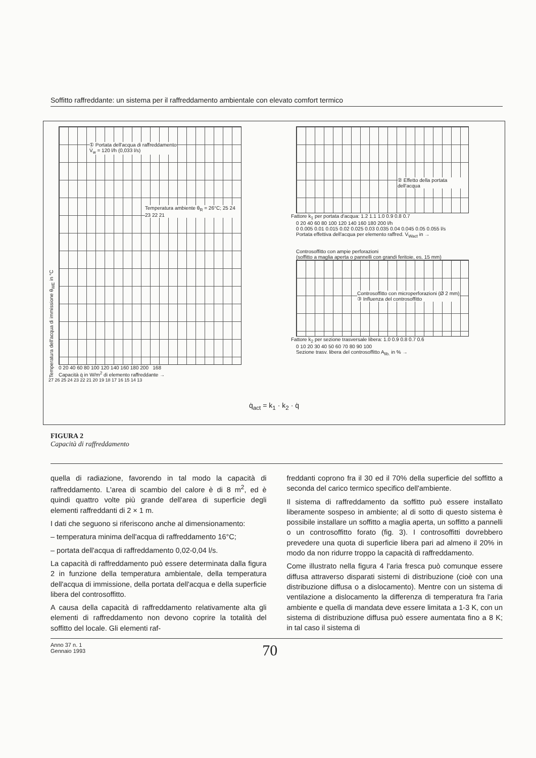Soffitto raffreddante: un sistema per il raffreddamento ambientale con elevato comfort termico
Temperatura dell'acqua di immissione θ<sub>WE</sub> in °C
① Portata dell'acqua di raffreddamento
V̇<sub>w</sub> = 120 l/h (0,033 l/s)
Temperatura ambiente θ<sub>R</sub> = 26°C; 25 24 23 22 21
0 20 40 60 80 100 120 140 160 180 200 168
Capacità q̇ in W/m<sup>2</sup> di elemento raffreddante →
27 26 25 24 23 22 21 20 19 18 17 16 15 14 13
② Effetto della portata dell'acqua
Fattore k<sub>1</sub> per portata d'acqua: 1.2 1.1 1.0 0.9 0.8 0.7
0 20 40 60 80 100 120 140 160 180 200 l/h
0 0.005 0.01 0.015 0.02 0.025 0.03 0.035 0.04 0.045 0.05 0.055 l/s
Portata effettiva dell'acqua per elemento raffred. V̇<sub>Wact</sub> in →
Controsoffitto con ampie perforazioni
(soffitto a maglia aperta o pannelli con grandi feritoie, es. 15 mm)
Controsoffitto con microperforazioni (Ø 2 mm)
③ Influenza del controsoffitto
Fattore k<sub>2</sub> per sezione trasversale libera: 1.0 0.9 0.8 0.7 0.6
0 10 20 30 40 50 60 70 80 90 100
Sezione trasv. libera del controsoffitto A<sub>lib.</sub> in % →
q̇<sub>act</sub> = k<sub>1</sub> · k<sub>2</sub> · q̇
FIGURA 2
Capacità di raffreddamento
quella di radiazione, favorendo in tal modo la capacità di raffreddamento. L'area di scambio del calore è di 8 m<sup>2</sup>, ed è quindi quattro volte più grande dell'area di superficie degli elementi raffreddanti di 2 × 1 m.
I dati che seguono si riferiscono anche al dimensionamento:
– temperatura minima dell'acqua di raffreddamento 16°C;
– portata dell'acqua di raffreddamento 0,02-0,04 l/s.
La capacità di raffreddamento può essere determinata dalla figura 2 in funzione della temperatura ambientale, della temperatura dell'acqua di immissione, della portata dell'acqua e della superficie libera del controsoffitto.
A causa della capacità di raffreddamento relativamente alta gli elementi di raffreddamento non devono coprire la totalità del soffitto del locale. Gli elementi raf-
freddanti coprono fra il 30 ed il 70% della superficie del soffitto a seconda del carico termico specifico dell'ambiente.
Il sistema di raffreddamento da soffitto può essere installato liberamente sospeso in ambiente; al di sotto di questo sistema è possibile installare un soffitto a maglia aperta, un soffitto a pannelli o un controsoffitto forato (fig. 3). I controsoffitti dovrebbero prevedere una quota di superficie libera pari ad almeno il 20% in modo da non ridurre troppo la capacità di raffreddamento.
Come illustrato nella figura 4 l'aria fresca può comunque essere diffusa attraverso disparati sistemi di distribuzione (cioè con una distribuzione diffusa o a dislocamento). Mentre con un sistema di ventilazione a dislocamento la differenza di temperatura fra l'aria ambiente e quella di mandata deve essere limitata a 1-3 K, con un sistema di distribuzione diffusa può essere aumentata fino a 8 K; in tal caso il sistema di
Anno 37 n. 1
Gennaio 1993
70